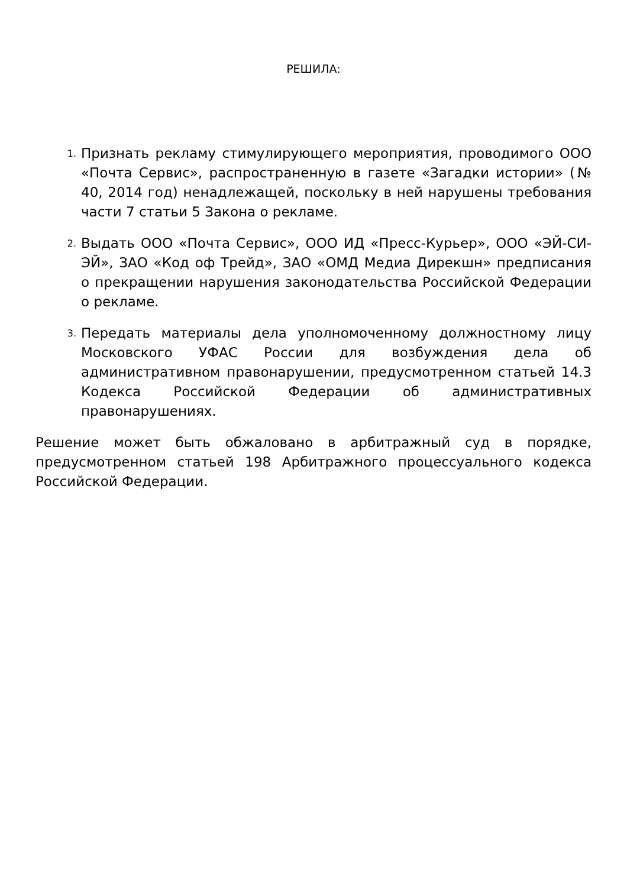РЕШИЛА:
1.
Признать рекламу стимулирующего мероприятия, проводимого ООО «Почта Сервис», распространенную в газете «Загадки истории» (№ 40, 2014 год) ненадлежащей, поскольку в ней нарушены требования части 7 статьи 5 Закона о рекламе.
2.
Выдать ООО «Почта Сервис», ООО ИД «Пресс-Курьер», ООО «ЭЙ-СИ-ЭЙ», ЗАО «Код оф Трейд», ЗАО «ОМД Медиа Дирекшн» предписания о прекращении нарушения законодательства Российской Федерации о рекламе.
3.
Передать материалы дела уполномоченному должностному лицу Московского УФАС России для возбуждения дела об административном правонарушении, предусмотренном статьей 14.3 Кодекса Российской Федерации об административных правонарушениях.
Решение может быть обжаловано в арбитражный суд в порядке, предусмотренном статьей 198 Арбитражного процессуального кодекса Российской Федерации.